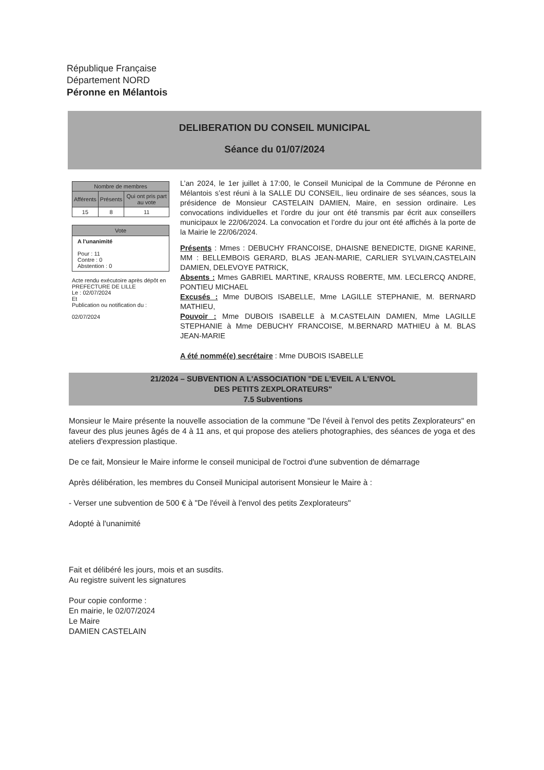République Française
Département NORD
Péronne en Mélantois
DELIBERATION DU CONSEIL MUNICIPAL
Séance du 01/07/2024
| Nombre de membres | | |
| --- | --- | --- |
| Afférents | Présents | Qui ont pris part au vote |
| 15 | 8 | 11 |
Vote
A l'unanimité
Pour : 11
Contre : 0
Abstention : 0
Acte rendu exécutoire après dépôt en PREFECTURE DE LILLE
Le : 02/07/2024
Et
Publication ou notification du :
02/07/2024
L’an 2024, le 1er juillet à 17:00, le Conseil Municipal de la Commune de Péronne en Mélantois s’est réuni à la SALLE DU CONSEIL, lieu ordinaire de ses séances, sous la présidence de Monsieur CASTELAIN DAMIEN, Maire, en session ordinaire. Les convocations individuelles et l’ordre du jour ont été transmis par écrit aux conseillers municipaux le 22/06/2024. La convocation et l’ordre du jour ont été affichés à la porte de la Mairie le 22/06/2024.
Présents : Mmes : DEBUCHY FRANCOISE, DHAISNE BENEDICTE, DIGNE KARINE, MM : BELLEMBOIS GERARD, BLAS JEAN-MARIE, CARLIER SYLVAIN,CASTELAIN DAMIEN, DELEVOYE PATRICK,
Absents : Mmes GABRIEL MARTINE, KRAUSS ROBERTE, MM. LECLERCQ ANDRE, PONTIEU MICHAEL
Excusés : Mme DUBOIS ISABELLE, Mme LAGILLE STEPHANIE, M. BERNARD MATHIEU,
Pouvoir : Mme DUBOIS ISABELLE à M.CASTELAIN DAMIEN, Mme LAGILLE STEPHANIE à Mme DEBUCHY FRANCOISE, M.BERNARD MATHIEU à M. BLAS JEAN-MARIE
A été nommé(e) secrétaire : Mme DUBOIS ISABELLE
21/2024 – SUBVENTION A L'ASSOCIATION "DE L'EVEIL A L'ENVOL
DES PETITS ZEXPLORATEURS"
7.5 Subventions
Monsieur le Maire présente la nouvelle association de la commune "De l'éveil à l'envol des petits Zexplorateurs" en faveur des plus jeunes âgés de 4 à 11 ans, et qui propose des ateliers photographies, des séances de yoga et des ateliers d'expression plastique.
De ce fait, Monsieur le Maire informe le conseil municipal de l'octroi d'une subvention de démarrage
Après délibération, les membres du Conseil Municipal autorisent Monsieur le Maire à :
- Verser une subvention de 500 € à "De l'éveil à l'envol des petits Zexplorateurs"
Adopté à l'unanimité
Fait et délibéré les jours, mois et an susdits.
Au registre suivent les signatures
Pour copie conforme :
En mairie, le 02/07/2024
Le Maire
DAMIEN CASTELAIN